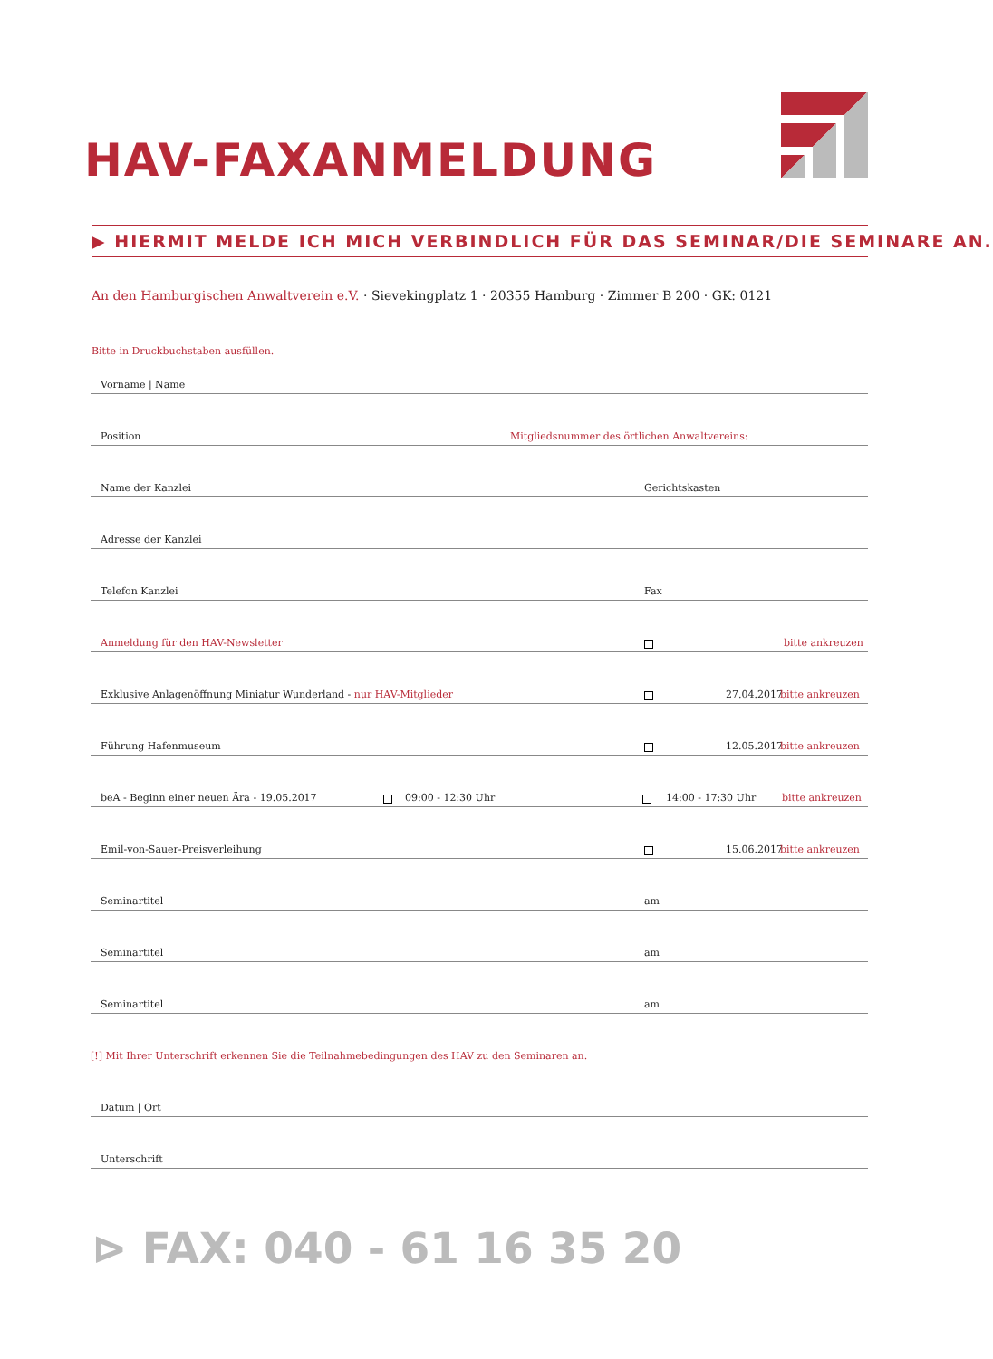HAV-FAXANMELDUNG
▶ HIERMIT MELDE ICH MICH VERBINDLICH FÜR DAS SEMINAR/DIE SEMINARE AN.
An den Hamburgischen Anwaltverein e.V. · Sievekingplatz 1 · 20355 Hamburg · Zimmer B 200 · GK: 0121
Bitte in Druckbuchstaben ausfüllen.
Vorname | Name
Position Mitgliedsnummer des örtlichen Anwaltvereins:
Name der Kanzlei Gerichtskasten
Adresse der Kanzlei
Telefon Kanzlei Fax
Anmeldung für den HAV-Newsletter bitte ankreuzen
Exklusive Anlagenöffnung Miniatur Wunderland - nur HAV-Mitglieder 27.04.2017 bitte ankreuzen
Führung Hafenmuseum 12.05.2017 bitte ankreuzen
beA - Beginn einer neuen Ära - 19.05.2017 09:00 - 12:30 Uhr 14:00 - 17:30 Uhr bitte ankreuzen
Emil-von-Sauer-Preisverleihung 15.06.2017 bitte ankreuzen
Seminartitel am
Seminartitel am
Seminartitel am
[!] Mit Ihrer Unterschrift erkennen Sie die Teilnahmebedingungen des HAV zu den Seminaren an.
Datum | Ort
Unterschrift
⊳ FAX: 040 - 61 16 35 20